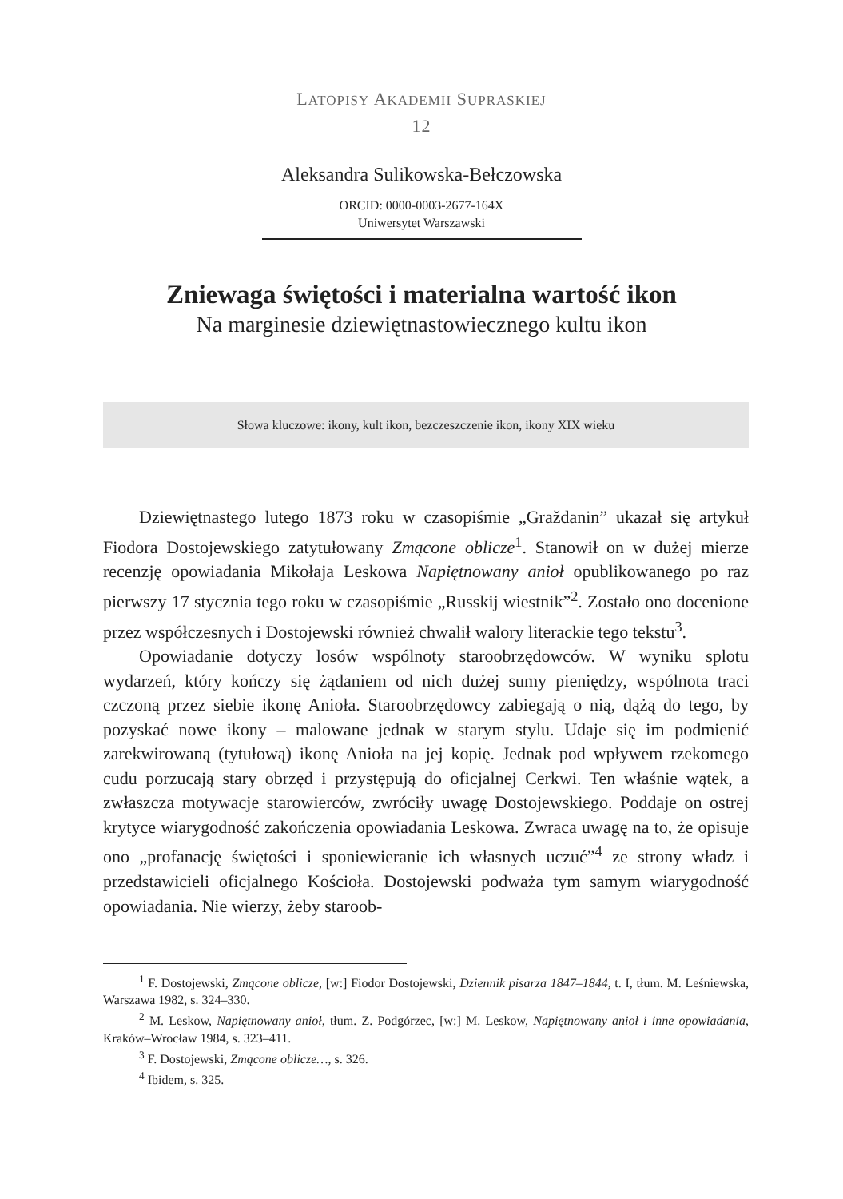LATOPISY AKADEMII SUPRASKIEJ
12
Aleksandra Sulikowska-Bełczowska
ORCID: 0000-0003-2677-164X
Uniwersytet Warszawski
Zniewaga świętości i materialna wartość ikon
Na marginesie dziewiętnastowiecznego kultu ikon
Słowa kluczowe: ikony, kult ikon, bezczeszczenie ikon, ikony XIX wieku
Dziewiętnastego lutego 1873 roku w czasopiśmie „Graždanin” ukazał się artykuł Fiodora Dostojewskiego zatytułowany Zmącone oblicze<sup>1</sup>. Stanowił on w dużej mierze recenzję opowiadania Mikołaja Leskowa Napiętnowany anioł opublikowanego po raz pierwszy 17 stycznia tego roku w czasopiśmie „Russkij wiestnik”<sup>2</sup>. Zostało ono docenione przez współczesnych i Dostojewski również chwalił walory literackie tego tekstu<sup>3</sup>.
Opowiadanie dotyczy losów wspólnoty staroobrzędowców. W wyniku splotu wydarzeń, który kończy się żądaniem od nich dużej sumy pieniędzy, wspólnota traci czczoną przez siebie ikonę Anioła. Staroobrzędowcy zabiegają o nią, dążą do tego, by pozyskać nowe ikony – malowane jednak w starym stylu. Udaje się im podmienić zarekwirowaną (tytułową) ikonę Anioła na jej kopię. Jednak pod wpływem rzekomego cudu porzucają stary obrzęd i przystępują do oficjalnej Cerkwi. Ten właśnie wątek, a zwłaszcza motywacje starowierców, zwróciły uwagę Dostojewskiego. Poddaje on ostrej krytyce wiarygodność zakończenia opowiadania Leskowa. Zwraca uwagę na to, że opisuje ono „profanację świętości i sponiewieranie ich własnych uczuć”<sup>4</sup> ze strony władz i przedstawicieli oficjalnego Kościoła. Dostojewski podważa tym samym wiarygodność opowiadania. Nie wierzy, żeby staroob-
<sup>1</sup> F. Dostojewski, Zmącone oblicze, [w:] Fiodor Dostojewski, Dziennik pisarza 1847–1844, t. I, tłum. M. Leśniewska, Warszawa 1982, s. 324–330.
<sup>2</sup> M. Leskow, Napiętnowany anioł, tłum. Z. Podgórzec, [w:] M. Leskow, Napiętnowany anioł i inne opowiadania, Kraków–Wrocław 1984, s. 323–411.
<sup>3</sup> F. Dostojewski, Zmącone oblicze…, s. 326.
<sup>4</sup> Ibidem, s. 325.